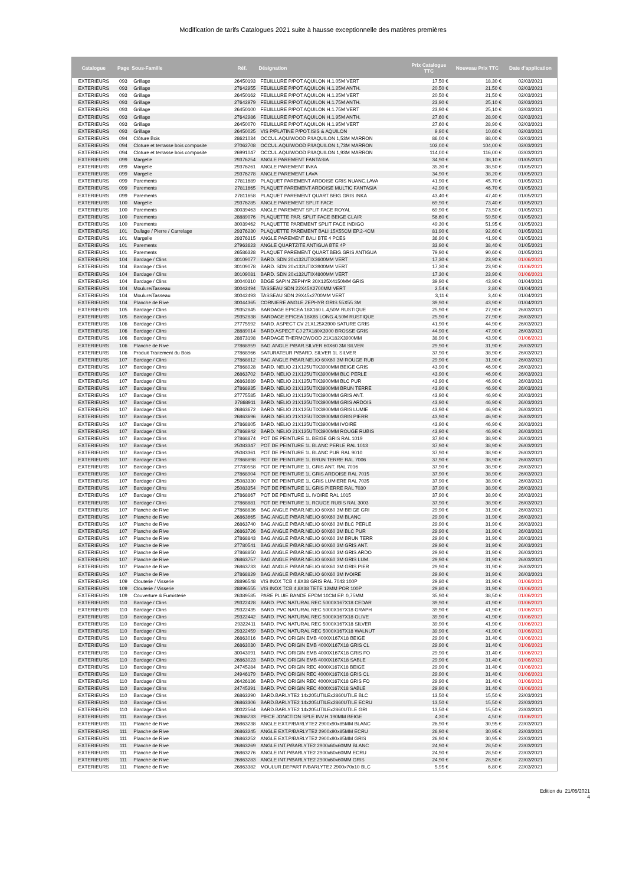Modification de tarifs Catalogues 2021 suite à hausse exceptionnelle des matières premières
| Catalogue | Page | Sous-Famille | Réf. | Désignation | Prix Catalogue TTC | Nouveau Prix TTC | Date d'application |
| --- | --- | --- | --- | --- | --- | --- | --- |
| EXTERIEURS | 093 | Grillage | 26450193 | FEUILLURE P/POT.AQUILON H.1.05M VERT | 17,50 € | 18,30 € | 02/03/2021 |
| EXTERIEURS | 093 | Grillage | 27642955 | FEUILLURE P/POT.AQUILON H.1.25M ANTH. | 20,50 € | 21,50 € | 02/03/2021 |
| EXTERIEURS | 093 | Grillage | 26450162 | FEUILLURE P/POT.AQUILON H.1.25M VERT | 20,50 € | 21,50 € | 02/03/2021 |
| EXTERIEURS | 093 | Grillage | 27642979 | FEUILLURE P/POT.AQUILON H.1.75M ANTH. | 23,90 € | 25,10 € | 02/03/2021 |
| EXTERIEURS | 093 | Grillage | 26450100 | FEUILLURE P/POT.AQUILON H.1.75M VERT | 23,90 € | 25,10 € | 02/03/2021 |
| EXTERIEURS | 093 | Grillage | 27642986 | FEUILLURE P/POT.AQUILON H.1.95M ANTH. | 27,60 € | 28,90 € | 02/03/2021 |
| EXTERIEURS | 093 | Grillage | 26450070 | FEUILLURE P/POT.AQUILON H.1.95M VERT | 27,60 € | 28,90 € | 02/03/2021 |
| EXTERIEURS | 093 | Grillage | 26450025 | VIS P/PLATINE P/POT.ISIS & AQUILON | 9,90 € | 10,60 € | 02/03/2021 |
| EXTERIEURS | 094 | Clôture Bois | 28621034 | OCCUL.AQUIWOOD P/IAQUILON 1,53M MARRON | 86,00 € | 88,00 € | 02/03/2021 |
| EXTERIEURS | 094 | Cloture et terrasse bois composite | 27062708 | OCCUL.AQUIWOOD P/IAQUILON 1,73M MARRON | 102,00 € | 104,00 € | 02/03/2021 |
| EXTERIEURS | 094 | Cloture et terrasse bois composite | 26991047 | OCCUL.AQUIWOOD P/IAQUILON 1,93M MARRON | 114,00 € | 116,00 € | 02/03/2021 |
| EXTERIEURS | 099 | Margelle | 29376254 | ANGLE PAREMENT FANTASIA | 34,90 € | 38,10 € | 01/05/2021 |
| EXTERIEURS | 099 | Margelle | 29376261 | ANGLE PAREMENT INKA | 35,30 € | 38,50 € | 01/05/2021 |
| EXTERIEURS | 099 | Margelle | 29376278 | ANGLE PAREMENT LAVA | 34,90 € | 38,20 € | 01/05/2021 |
| EXTERIEURS | 099 | Parements | 27811689 | PLAQUET PAREMENT ARDOISE GRIS NUANC.LAVA | 41,90 € | 45,70 € | 01/05/2021 |
| EXTERIEURS | 099 | Parements | 27811665 | PLAQUET PAREMENT ARDOISE MULTIC FANTASIA | 42,90 € | 46,70 € | 01/05/2021 |
| EXTERIEURS | 099 | Parements | 27811658 | PLAQUET PAREMENT QUART.BEIG.GRIS INKA | 43,40 € | 47,40 € | 01/05/2021 |
| EXTERIEURS | 100 | Margelle | 29376285 | ANGLE PAREMENT SPLIT FACE | 69,90 € | 73,40 € | 01/05/2021 |
| EXTERIEURS | 100 | Parements | 30039463 | ANGLE PAREMENT SPLIT FACE ROYAL | 69,90 € | 73,50 € | 01/05/2021 |
| EXTERIEURS | 100 | Parements | 28889076 | PLAQUETTE PAR. SPLIT FACE BEIGE CLAIR | 56,60 € | 59,50 € | 01/05/2021 |
| EXTERIEURS | 100 | Parements | 30039462 | PLAQUETTE PAREMENT SPLIT FACE INDIGO | 49,30 € | 51,95 € | 01/05/2021 |
| EXTERIEURS | 101 | Dallage / Pierre / Carrelage | 29376230 | PLAQUETTE PAREMENT BALI 15X55CM EP.2-4CM | 81,90 € | 92,60 € | 01/05/2021 |
| EXTERIEURS | 101 | Margelle | 29376315 | ANGLE PAREMENT BALI BTE 4 PCES | 36,90 € | 41,90 € | 01/05/2021 |
| EXTERIEURS | 101 | Parements | 27963623 | ANGLE QUARTZITE ANTIGUA BTE 4P | 33,90 € | 38,40 € | 01/05/2021 |
| EXTERIEURS | 101 | Parements | 26586328 | PLAQUET PAREMENT QUART.BEIG.GRIS ANTIGUA | 79,90 € | 90,60 € | 01/05/2021 |
| EXTERIEURS | 104 | Bardage / Clins | 30109077 | BARD. SDN 20x132UTIX3600MM VERT | 17,30 € | 23,90 € | 01/06/2021 |
| EXTERIEURS | 104 | Bardage / Clins | 30109078 | BARD. SDN 20x132UTIX3900MM VERT | 17,30 € | 23,90 € | 01/06/2021 |
| EXTERIEURS | 104 | Bardage / Clins | 30109081 | BARD. SDN 20x132UTIX4800MM VERT | 17,30 € | 23,90 € | 01/06/2021 |
| EXTERIEURS | 104 | Bardage / Clins | 30040310 | BDGE SAPIN ZEPHYR 20X125X4150MM GRIS | 39,90 € | 43,90 € | 01/04/2021 |
| EXTERIEURS | 104 | Moulure/Tasseau | 30042494 | TASSEAU SDN 22X45X2700MM VERT | 2,54 € | 2,80 € | 01/04/2021 |
| EXTERIEURS | 104 | Moulure/Tasseau | 30042493 | TASSEAU SDN 29X45x2700MM VERT | 3,11 € | 3,40 € | 01/04/2021 |
| EXTERIEURS | 104 | Planche de Rive | 30044365 | CORNIERE ANGLE ZEPHYR GRIS 55X55 3M | 39,90 € | 43,90 € | 01/04/2021 |
| EXTERIEURS | 105 | Bardage / Clins | 29352845 | BARDAGE EPICEA 18X160 L.4,50M RUSTIQUE | 25,90 € | 27,90 € | 26/03/2021 |
| EXTERIEURS | 105 | Bardage / Clins | 29352838 | BARDAGE EPICEA 18X85 LONG.4,50M RUSTIQUE | 25,90 € | 27,90 € | 26/03/2021 |
| EXTERIEURS | 106 | Bardage / Clins | 27775592 | BARD. ASPECT CV 21X125X3900 SATURE GRIS | 41,90 € | 44,90 € | 26/03/2021 |
| EXTERIEURS | 106 | Bardage / Clins | 28889014 | BARD.ASPECT CJ 27X180X3900 BROSSE GRIS | 44,90 € | 47,90 € | 26/03/2021 |
| EXTERIEURS | 106 | Bardage / Clins | 28873198 | BARDAGE THERMOWOOD 21X182X3900MM | 38,90 € | 43,90 € | 01/06/2021 |
| EXTERIEURS | 106 | Planche de Rive | 27868959 | BAG.ANGLE P/BAR.SILVER 60X60 3M SILVER | 29,90 € | 31,90 € | 26/03/2021 |
| EXTERIEURS | 106 | Produit Traitement du Bois | 27868966 | SATURATEUR P/BARD. SILVER 1L SILVER | 37,90 € | 38,90 € | 26/03/2021 |
| EXTERIEURS | 107 | Bardage / Clins | 27868812 | BAG.ANGLE P/BAR.NELIO 60X60 3M ROUGE RUB | 29,90 € | 31,90 € | 26/03/2021 |
| EXTERIEURS | 107 | Bardage / Clins | 27868928 | BARD. NELIO 21X125UTIX3900MM BEIGE GRIS | 43,90 € | 46,90 € | 26/03/2021 |
| EXTERIEURS | 107 | Bardage / Clins | 26863702 | BARD. NELIO 21X125UTIX3900MM BLC PERLE | 43,90 € | 46,90 € | 26/03/2021 |
| EXTERIEURS | 107 | Bardage / Clins | 26863689 | BARD. NELIO 21X125UTIX3900MM BLC PUR | 43,90 € | 46,90 € | 26/03/2021 |
| EXTERIEURS | 107 | Bardage / Clins | 27868935 | BARD. NELIO 21X125UTIX3900MM BRUN TERRE | 43,90 € | 46,90 € | 26/03/2021 |
| EXTERIEURS | 107 | Bardage / Clins | 27775585 | BARD. NELIO 21X125UTIX3900MM GRIS ANT. | 43,90 € | 46,90 € | 26/03/2021 |
| EXTERIEURS | 107 | Bardage / Clins | 27868911 | BARD. NELIO 21X125UTIX3900MM GRIS ARDOIS | 43,90 € | 46,90 € | 26/03/2021 |
| EXTERIEURS | 107 | Bardage / Clins | 26863672 | BARD. NELIO 21X125UTIX3900MM GRIS LUMIE | 43,90 € | 46,90 € | 26/03/2021 |
| EXTERIEURS | 107 | Bardage / Clins | 26863696 | BARD. NELIO 21X125UTIX3900MM GRIS PIERR | 43,90 € | 46,90 € | 26/03/2021 |
| EXTERIEURS | 107 | Bardage / Clins | 27868805 | BARD. NELIO 21X125UTIX3900MM IVOIRE | 43,90 € | 46,90 € | 26/03/2021 |
| EXTERIEURS | 107 | Bardage / Clins | 27868942 | BARD. NELIO 21X125UTIX3900MM ROUGE RUBIS | 43,90 € | 46,90 € | 26/03/2021 |
| EXTERIEURS | 107 | Bardage / Clins | 27868874 | POT DE PEINTURE 1L BEIGE GRIS RAL 1019 | 37,90 € | 38,90 € | 26/03/2021 |
| EXTERIEURS | 107 | Bardage / Clins | 25083347 | POT DE PEINTURE 1L BLANC PERLE RAL 1013 | 37,90 € | 38,90 € | 26/03/2021 |
| EXTERIEURS | 107 | Bardage / Clins | 25083361 | POT DE PEINTURE 1L BLANC PUR RAL 9010 | 37,90 € | 38,90 € | 26/03/2021 |
| EXTERIEURS | 107 | Bardage / Clins | 27868898 | POT DE PEINTURE 1L BRUN TERRE RAL 7006 | 37,90 € | 38,90 € | 26/03/2021 |
| EXTERIEURS | 107 | Bardage / Clins | 27780558 | POT DE PEINTURE 1L GRIS ANT. RAL 7016 | 37,90 € | 38,90 € | 26/03/2021 |
| EXTERIEURS | 107 | Bardage / Clins | 27868904 | POT DE PEINTURE 1L GRIS ARDOISE RAL 7015 | 37,90 € | 38,90 € | 26/03/2021 |
| EXTERIEURS | 107 | Bardage / Clins | 25083330 | POT DE PEINTURE 1L GRIS LUMIERE RAL 7035 | 37,90 € | 38,90 € | 26/03/2021 |
| EXTERIEURS | 107 | Bardage / Clins | 25083354 | POT DE PEINTURE 1L GRIS PIERRE RAL 7030 | 37,90 € | 38,90 € | 26/03/2021 |
| EXTERIEURS | 107 | Bardage / Clins | 27868867 | POT DE PEINTURE 1L IVOIRE RAL 1015 | 37,90 € | 38,90 € | 26/03/2021 |
| EXTERIEURS | 107 | Bardage / Clins | 27868881 | POT DE PEINTURE 1L ROUGE RUBIS RAL 3003 | 37,90 € | 38,90 € | 26/03/2021 |
| EXTERIEURS | 107 | Planche de Rive | 27868836 | BAG.ANGLE P/BAR.NELIO 60X60 3M BEIGE GRI | 29,90 € | 31,90 € | 26/03/2021 |
| EXTERIEURS | 107 | Planche de Rive | 26863665 | BAG.ANGLE P/BAR.NELIO 60X60 3M BLANC | 29,90 € | 31,90 € | 26/03/2021 |
| EXTERIEURS | 107 | Planche de Rive | 26863740 | BAG.ANGLE P/BAR.NELIO 60X60 3M BLC PERLE | 29,90 € | 31,90 € | 26/03/2021 |
| EXTERIEURS | 107 | Planche de Rive | 26863726 | BAG.ANGLE P/BAR.NELIO 60X60 3M BLC PUR | 29,90 € | 31,90 € | 26/03/2021 |
| EXTERIEURS | 107 | Planche de Rive | 27868843 | BAG.ANGLE P/BAR.NELIO 60X60 3M BRUN TERR | 29,90 € | 31,90 € | 26/03/2021 |
| EXTERIEURS | 107 | Planche de Rive | 27780541 | BAG.ANGLE P/BAR.NELIO 60X60 3M GRIS ANT. | 29,90 € | 31,90 € | 26/03/2021 |
| EXTERIEURS | 107 | Planche de Rive | 27868850 | BAG.ANGLE P/BAR.NELIO 60X60 3M GRIS ARDO | 29,90 € | 31,90 € | 26/03/2021 |
| EXTERIEURS | 107 | Planche de Rive | 26863757 | BAG.ANGLE P/BAR.NELIO 60X60 3M GRIS LUM. | 29,90 € | 31,90 € | 26/03/2021 |
| EXTERIEURS | 107 | Planche de Rive | 26863733 | BAG.ANGLE P/BAR.NELIO 60X60 3M GRIS PIER | 29,90 € | 31,90 € | 26/03/2021 |
| EXTERIEURS | 107 | Planche de Rive | 27868829 | BAG.ANGLE P/BAR.NELIO 60X60 3M IVOIRE | 29,90 € | 31,90 € | 26/03/2021 |
| EXTERIEURS | 109 | Clouterie / Visserie | 28896548 | VIS INOX TCB 4,8X38 GRIS RAL 7043 100P | 29,80 € | 31,90 € | 01/06/2021 |
| EXTERIEURS | 109 | Clouterie / Visserie | 28896555 | VIS INOX TCB 4,8X38 TETE 12MM POR 100P | 29,80 € | 31,90 € | 01/06/2021 |
| EXTERIEURS | 109 | Couverture & Fumisterie | 26389585 | PARE PLUIE BANDE EPDM 10CM EP. 0,75MM | 35,90 € | 38,50 € | 01/06/2021 |
| EXTERIEURS | 110 | Bardage / Clins | 29322428 | BARD. PVC NATURAL REC 5000X167X18 CEDAR | 39,90 € | 41,90 € | 01/06/2021 |
| EXTERIEURS | 110 | Bardage / Clins | 29322435 | BARD. PVC NATURAL REC 5000X167X18 GRAPH | 39,90 € | 41,90 € | 01/06/2021 |
| EXTERIEURS | 110 | Bardage / Clins | 29322442 | BARD. PVC NATURAL REC 5000X167X18 OLIVE | 39,90 € | 41,90 € | 01/06/2021 |
| EXTERIEURS | 110 | Bardage / Clins | 29322411 | BARD. PVC NATURAL REC 5000X167X18 SILVER | 39,90 € | 41,90 € | 01/06/2021 |
| EXTERIEURS | 110 | Bardage / Clins | 29322459 | BARD. PVC NATURAL REC 5000X167X18 WALNUT | 39,90 € | 41,90 € | 01/06/2021 |
| EXTERIEURS | 110 | Bardage / Clins | 26863016 | BARD. PVC ORIGIN EMB 4000X167X18 BEIGE | 29,90 € | 31,40 € | 01/06/2021 |
| EXTERIEURS | 110 | Bardage / Clins | 26863030 | BARD. PVC ORIGIN EMB 4000X167X18 GRIS CL | 29,90 € | 31,40 € | 01/06/2021 |
| EXTERIEURS | 110 | Bardage / Clins | 30043091 | BARD. PVC ORIGIN EMB 4000X167X18 GRIS FO | 29,90 € | 31,40 € | 01/06/2021 |
| EXTERIEURS | 110 | Bardage / Clins | 26863023 | BARD. PVC ORIGIN EMB 4000X167X18 SABLE | 29,90 € | 31,40 € | 01/06/2021 |
| EXTERIEURS | 110 | Bardage / Clins | 24745284 | BARD. PVC ORIGIN REC 4000X167X18 BEIGE | 29,90 € | 31,40 € | 01/06/2021 |
| EXTERIEURS | 110 | Bardage / Clins | 24946179 | BARD. PVC ORIGIN REC 4000X167X18 GRIS CL | 29,90 € | 31,40 € | 01/06/2021 |
| EXTERIEURS | 110 | Bardage / Clins | 26426136 | BARD. PVC ORIGIN REC 4000X167X18 GRIS FO | 29,90 € | 31,40 € | 01/06/2021 |
| EXTERIEURS | 110 | Bardage / Clins | 24745291 | BARD. PVC ORIGIN REC 4000X167X18 SABLE | 29,90 € | 31,40 € | 01/06/2021 |
| EXTERIEURS | 110 | Bardage / Clins | 26863290 | BARD.BARLYTE2 14x205UTILEx2860UTILE BLC | 13,50 € | 15,50 € | 22/03/2021 |
| EXTERIEURS | 110 | Bardage / Clins | 26863306 | BARD.BARLYTE2 14x205UTILEx2860UTILE ECRU | 13,50 € | 15,50 € | 22/03/2021 |
| EXTERIEURS | 110 | Bardage / Clins | 30022564 | BARD.BARLYTE2 14x205UTILEx2860UTILE GRI | 13,50 € | 15,50 € | 22/03/2021 |
| EXTERIEURS | 111 | Bardage / Clins | 26368733 | PIECE JONCTION SPLE INV.H.190MM BEIGE | 4,30 € | 4,50 € | 01/06/2021 |
| EXTERIEURS | 111 | Planche de Rive | 26863238 | ANGLE EXT.P/BARLYTE2 2900x90x85MM BLANC | 26,90 € | 30,95 € | 22/03/2021 |
| EXTERIEURS | 111 | Planche de Rive | 26863245 | ANGLE EXT.P/BARLYTE2 2900x90x85MM ECRU | 26,90 € | 30,95 € | 22/03/2021 |
| EXTERIEURS | 111 | Planche de Rive | 26863252 | ANGLE EXT.P/BARLYTE2 2900x90x85MM GRIS | 26,90 € | 30,95 € | 22/03/2021 |
| EXTERIEURS | 111 | Planche de Rive | 26863269 | ANGLE INT.P/BARLYTE2 2900x60x60MM BLANC | 24,90 € | 28,50 € | 22/03/2021 |
| EXTERIEURS | 111 | Planche de Rive | 26863276 | ANGLE INT.P/BARLYTE2 2900x60x60MM ECRU | 24,90 € | 28,50 € | 22/03/2021 |
| EXTERIEURS | 111 | Planche de Rive | 26863283 | ANGLE INT.P/BARLYTE2 2900x60x60MM GRIS | 24,90 € | 28,50 € | 22/03/2021 |
| EXTERIEURS | 111 | Planche de Rive | 26863382 | MOULUR.DEPART P/BARLYTE2 2900x70x10 BLC | 5,95 € | 6,80 € | 22/03/2021 |
Edition du 21/05/2021
4